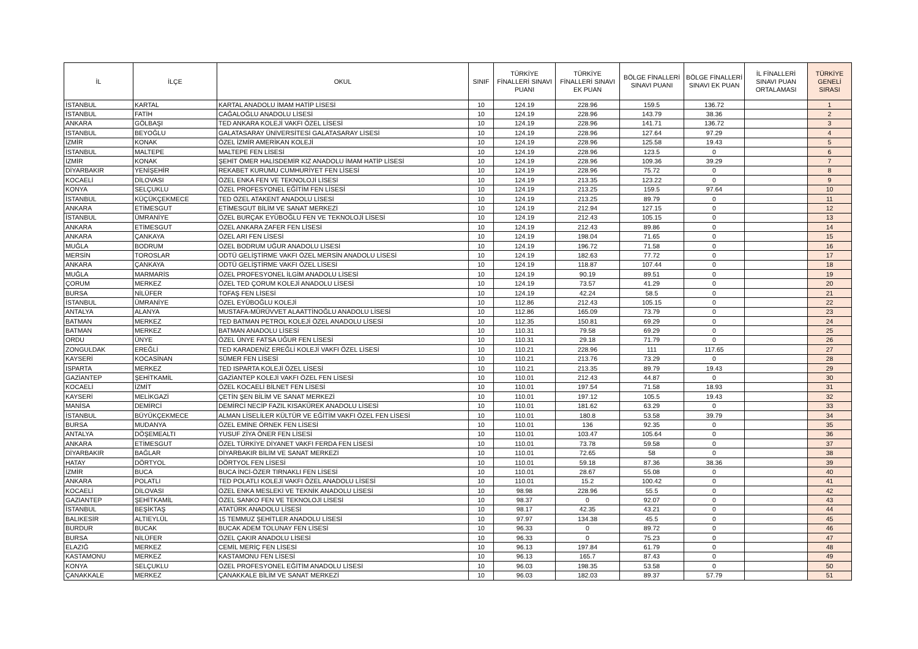| İL | İLÇE | OKUL | SINIF | TÜRKİYE FİNALLERİ SINAVI PUANI | TÜRKİYE FİNALLERİ SINAVI EK PUAN | BÖLGE FİNALLERİ SINAVI PUANI | BÖLGE FİNALLERİ SINAVI EK PUAN | İL FİNALLERİ SINAVI PUAN ORTALAMASI | TÜRKİYE GENELİ SIRASI |
| --- | --- | --- | --- | --- | --- | --- | --- | --- | --- |
| İSTANBUL | KARTAL | KARTAL ANADOLU İMAM HATİP LİSESİ | 10 | 124.19 | 228.96 | 159.5 | 136.72 | | 1 |
| İSTANBUL | FATİH | CAĞALOĞLU ANADOLU LİSESİ | 10 | 124.19 | 228.96 | 143.79 | 38.36 | | 2 |
| ANKARA | GÖLBAŞI | TED ANKARA KOLEJİ VAKFI ÖZEL LİSESİ | 10 | 124.19 | 228.96 | 141.71 | 136.72 | | 3 |
| İSTANBUL | BEYOĞLU | GALATASARAY ÜNİVERSİTESİ GALATASARAY LİSESİ | 10 | 124.19 | 228.96 | 127.64 | 97.29 | | 4 |
| İZMİR | KONAK | ÖZEL İZMİR AMERİKAN KOLEJİ | 10 | 124.19 | 228.96 | 125.58 | 19.43 | | 5 |
| İSTANBUL | MALTEPE | MALTEPE FEN LİSESİ | 10 | 124.19 | 228.96 | 123.5 | 0 | | 6 |
| İZMİR | KONAK | ŞEHİT ÖMER HALİSDEMİR KIZ ANADOLU İMAM HATİP LİSESİ | 10 | 124.19 | 228.96 | 109.36 | 39.29 | | 7 |
| DİYARBAKIR | YENİŞEHİR | REKABET KURUMU CUMHURİYET FEN LİSESİ | 10 | 124.19 | 228.96 | 75.72 | 0 | | 8 |
| KOCAELİ | DİLOVASI | ÖZEL ENKA FEN VE TEKNOLOJİ LİSESİ | 10 | 124.19 | 213.35 | 123.22 | 0 | | 9 |
| KONYA | SELÇUKLU | ÖZEL PROFESYONEL EĞİTİM FEN LİSESİ | 10 | 124.19 | 213.25 | 159.5 | 97.64 | | 10 |
| İSTANBUL | KÜÇÜKÇEKMECE | TED ÖZEL ATAKENT ANADOLU LİSESİ | 10 | 124.19 | 213.25 | 89.79 | 0 | | 11 |
| ANKARA | ETİMESGUT | ETİMESGUT BİLİM VE SANAT MERKEZİ | 10 | 124.19 | 212.94 | 127.15 | 0 | | 12 |
| İSTANBUL | ÜMRANİYE | ÖZEL BURÇAK EYÜBOĞLU FEN VE TEKNOLOJİ LİSESİ | 10 | 124.19 | 212.43 | 105.15 | 0 | | 13 |
| ANKARA | ETİMESGUT | ÖZEL ANKARA ZAFER FEN LİSESİ | 10 | 124.19 | 212.43 | 89.86 | 0 | | 14 |
| ANKARA | ÇANKAYA | ÖZEL ARI FEN LİSESİ | 10 | 124.19 | 198.04 | 71.65 | 0 | | 15 |
| MUĞLA | BODRUM | ÖZEL BODRUM UĞUR ANADOLU LİSESİ | 10 | 124.19 | 196.72 | 71.58 | 0 | | 16 |
| MERSİN | TOROSLAR | ODTÜ GELİŞTİRME VAKFI ÖZEL MERSİN ANADOLU LİSESİ | 10 | 124.19 | 182.63 | 77.72 | 0 | | 17 |
| ANKARA | ÇANKAYA | ODTÜ GELİŞTİRME VAKFI ÖZEL LİSESİ | 10 | 124.19 | 118.87 | 107.44 | 0 | | 18 |
| MUĞLA | MARMARİS | ÖZEL PROFESYONEL İLGİM ANADOLU LİSESİ | 10 | 124.19 | 90.19 | 89.51 | 0 | | 19 |
| ÇORUM | MERKEZ | ÖZEL TED ÇORUM KOLEJİ ANADOLU LİSESİ | 10 | 124.19 | 73.57 | 41.29 | 0 | | 20 |
| BURSA | NİLÜFER | TOFAŞ FEN LİSESİ | 10 | 124.19 | 42.24 | 58.5 | 0 | | 21 |
| İSTANBUL | ÜMRANİYE | ÖZEL EYÜBOĞLU KOLEJİ | 10 | 112.86 | 212.43 | 105.15 | 0 | | 22 |
| ANTALYA | ALANYA | MUSTAFA-MÜRÜVVET ALAATTİNOĞLU ANADOLU LİSESİ | 10 | 112.86 | 165.09 | 73.79 | 0 | | 23 |
| BATMAN | MERKEZ | TED BATMAN PETROL KOLEJİ ÖZEL ANADOLU LİSESİ | 10 | 112.35 | 150.81 | 69.29 | 0 | | 24 |
| BATMAN | MERKEZ | BATMAN ANADOLU LİSESİ | 10 | 110.31 | 79.58 | 69.29 | 0 | | 25 |
| ORDU | ÜNYE | ÖZEL ÜNYE FATSA UĞUR FEN LİSESİ | 10 | 110.31 | 29.18 | 71.79 | 0 | | 26 |
| ZONGULDAK | EREĞLİ | TED KARADENİZ EREĞLİ KOLEJİ VAKFI ÖZEL LİSESİ | 10 | 110.21 | 228.96 | 111 | 117.65 | | 27 |
| KAYSERİ | KOCASİNAN | SÜMER FEN LİSESİ | 10 | 110.21 | 213.76 | 73.29 | 0 | | 28 |
| ISPARTA | MERKEZ | TED ISPARTA KOLEJİ ÖZEL LİSESİ | 10 | 110.21 | 213.35 | 89.79 | 19.43 | | 29 |
| GAZİANTEP | ŞEHİTKAMİL | GAZİANTEP KOLEJİ VAKFI ÖZEL FEN LİSESİ | 10 | 110.01 | 212.43 | 44.87 | 0 | | 30 |
| KOCAELİ | İZMİT | ÖZEL KOCAELİ BİLNET FEN LİSESİ | 10 | 110.01 | 197.54 | 71.58 | 18.93 | | 31 |
| KAYSERİ | MELİKGAZİ | ÇETİN ŞEN BİLİM VE SANAT MERKEZİ | 10 | 110.01 | 197.12 | 105.5 | 19.43 | | 32 |
| MANİSA | DEMİRCİ | DEMİRCİ NECİP FAZIL KISAKÜREK ANADOLU LİSESİ | 10 | 110.01 | 181.62 | 63.29 | 0 | | 33 |
| İSTANBUL | BÜYÜKÇEKMECE | ALMAN LİSELİLER KÜLTÜR VE EĞİTİM VAKFI ÖZEL FEN LİSESİ | 10 | 110.01 | 180.8 | 53.58 | 39.79 | | 34 |
| BURSA | MUDANYA | ÖZEL EMİNE ÖRNEK FEN LİSESİ | 10 | 110.01 | 136 | 92.35 | 0 | | 35 |
| ANTALYA | DÖŞEMEALTI | YUSUF ZİYA ÖNER FEN LİSESİ | 10 | 110.01 | 103.47 | 105.64 | 0 | | 36 |
| ANKARA | ETİMESGUT | ÖZEL TÜRKİYE DİYANET VAKFI FERDA FEN LİSESİ | 10 | 110.01 | 73.78 | 59.58 | 0 | | 37 |
| DİYARBAKIR | BAĞLAR | DİYARBAKIR BİLİM VE SANAT MERKEZİ | 10 | 110.01 | 72.65 | 58 | 0 | | 38 |
| HATAY | DÖRTYOL | DÖRTYOL FEN LİSESİ | 10 | 110.01 | 59.18 | 87.36 | 38.36 | | 39 |
| İZMİR | BUCA | BUCA İNCİ-ÖZER TIRNAKLI FEN LİSESİ | 10 | 110.01 | 28.67 | 55.08 | 0 | | 40 |
| ANKARA | POLATLI | TED POLATLI KOLEJİ VAKFI ÖZEL ANADOLU LİSESİ | 10 | 110.01 | 15.2 | 100.42 | 0 | | 41 |
| KOCAELİ | DİLOVASI | ÖZEL ENKA MESLEKİ VE TEKNİK ANADOLU LİSESİ | 10 | 98.98 | 228.96 | 55.5 | 0 | | 42 |
| GAZİANTEP | ŞEHİTKAMİL | ÖZEL SANKO FEN VE TEKNOLOJİ LİSESİ | 10 | 98.37 | 0 | 92.07 | 0 | | 43 |
| İSTANBUL | BEŞİKTAŞ | ATATÜRK ANADOLU LİSESİ | 10 | 98.17 | 42.35 | 43.21 | 0 | | 44 |
| BALIKESİR | ALTIEYLÜL | 15 TEMMUZ ŞEHİTLER ANADOLU LİSESİ | 10 | 97.97 | 134.38 | 45.5 | 0 | | 45 |
| BURDUR | BUCAK | BUCAK ADEM TOLUNAY FEN LİSESİ | 10 | 96.33 | 0 | 89.72 | 0 | | 46 |
| BURSA | NİLÜFER | ÖZEL ÇAKIR ANADOLU LİSESİ | 10 | 96.33 | 0 | 75.23 | 0 | | 47 |
| ELAZIĞ | MERKEZ | CEMİL MERİÇ FEN LİSESİ | 10 | 96.13 | 197.84 | 61.79 | 0 | | 48 |
| KASTAMONU | MERKEZ | KASTAMONU FEN LİSESİ | 10 | 96.13 | 165.7 | 87.43 | 0 | | 49 |
| KONYA | SELÇUKLU | ÖZEL PROFESYONEL EĞİTİM ANADOLU LİSESİ | 10 | 96.03 | 198.35 | 53.58 | 0 | | 50 |
| ÇANAKKALE | MERKEZ | ÇANAKKALE BİLİM VE SANAT MERKEZİ | 10 | 96.03 | 182.03 | 89.37 | 57.79 | | 51 |